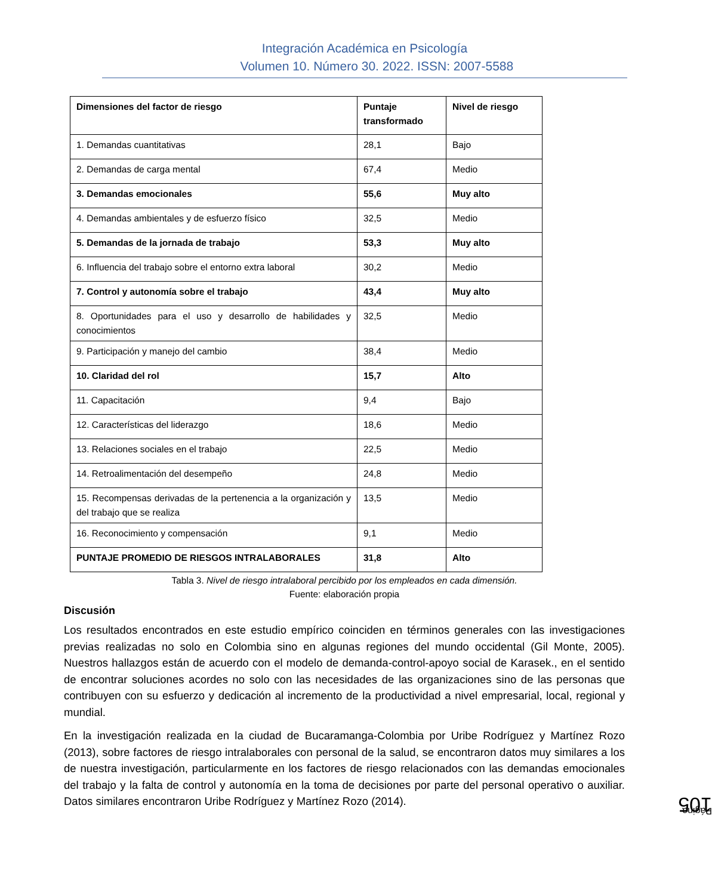Integración Académica en Psicología
Volumen 10. Número 30. 2022. ISSN: 2007-5588
| Dimensiones del factor de riesgo | Puntaje transformado | Nivel de riesgo |
| 1. Demandas cuantitativas | 28,1 | Bajo |
| 2. Demandas de carga mental | 67,4 | Medio |
| 3. Demandas emocionales | 55,6 | Muy alto |
| 4. Demandas ambientales y de esfuerzo físico | 32,5 | Medio |
| 5. Demandas de la jornada de trabajo | 53,3 | Muy alto |
| 6. Influencia del trabajo sobre el entorno extra laboral | 30,2 | Medio |
| 7. Control y autonomía sobre el trabajo | 43,4 | Muy alto |
| 8. Oportunidades para el uso y desarrollo de habilidades y conocimientos | 32,5 | Medio |
| 9. Participación y manejo del cambio | 38,4 | Medio |
| 10. Claridad del rol | 15,7 | Alto |
| 11. Capacitación | 9,4 | Bajo |
| 12. Características del liderazgo | 18,6 | Medio |
| 13. Relaciones sociales en el trabajo | 22,5 | Medio |
| 14. Retroalimentación del desempeño | 24,8 | Medio |
| 15. Recompensas derivadas de la pertenencia a la organización y del trabajo que se realiza | 13,5 | Medio |
| 16. Reconocimiento y compensación | 9,1 | Medio |
| PUNTAJE PROMEDIO DE RIESGOS INTRALABORALES | 31,8 | Alto |
Tabla 3. Nivel de riesgo intralaboral percibido por los empleados en cada dimensión.
Fuente: elaboración propia
Discusión
Los resultados encontrados en este estudio empírico coinciden en términos generales con las investigaciones previas realizadas no solo en Colombia sino en algunas regiones del mundo occidental (Gil Monte, 2005). Nuestros hallazgos están de acuerdo con el modelo de demanda-control-apoyo social de Karasek., en el sentido de encontrar soluciones acordes no solo con las necesidades de las organizaciones sino de las personas que contribuyen con su esfuerzo y dedicación al incremento de la productividad a nivel empresarial, local, regional y mundial.
En la investigación realizada en la ciudad de Bucaramanga-Colombia por Uribe Rodríguez y Martínez Rozo (2013), sobre factores de riesgo intralaborales con personal de la salud, se encontraron datos muy similares a los de nuestra investigación, particularmente en los factores de riesgo relacionados con las demandas emocionales del trabajo y la falta de control y autonomía en la toma de decisiones por parte del personal operativo o auxiliar. Datos similares encontraron Uribe Rodríguez y Martínez Rozo (2014).
Página 105